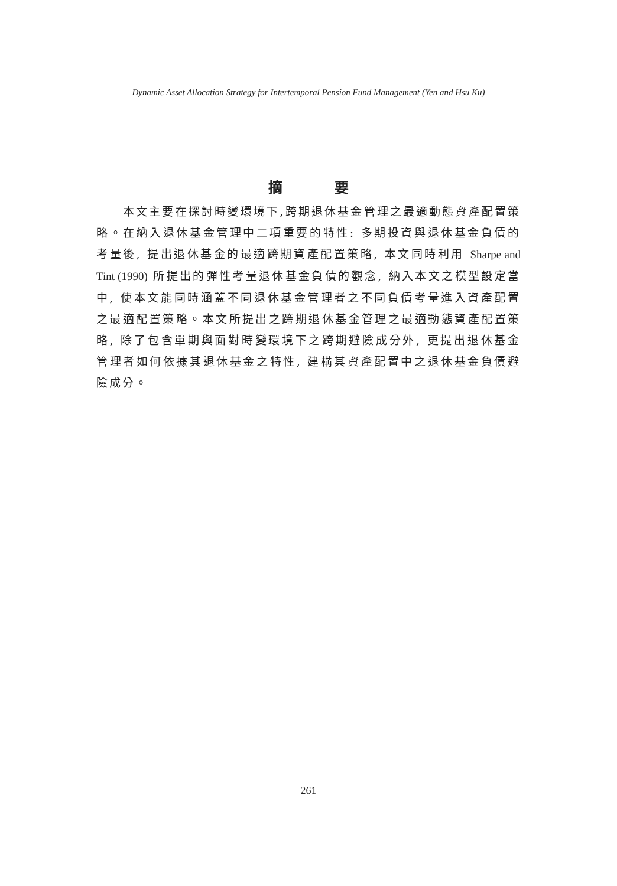Dynamic Asset Allocation Strategy for Intertemporal Pension Fund Management (Yen and Hsu Ku)
摘 要
本文主要在探討時變環境下,跨期退休基金管理之最適動態資產配置策略。在納入退休基金管理中二項重要的特性: 多期投資與退休基金負債的考量後, 提出退休基金的最適跨期資產配置策略, 本文同時利用 Sharpe and Tint (1990) 所提出的彈性考量退休基金負債的觀念, 納入本文之模型設定當中, 使本文能同時涵蓋不同退休基金管理者之不同負債考量進入資產配置之最適配置策略。本文所提出之跨期退休基金管理之最適動態資產配置策略, 除了包含單期與面對時變環境下之跨期避險成分外, 更提出退休基金管理者如何依據其退休基金之特性, 建構其資產配置中之退休基金負債避險成分。
261